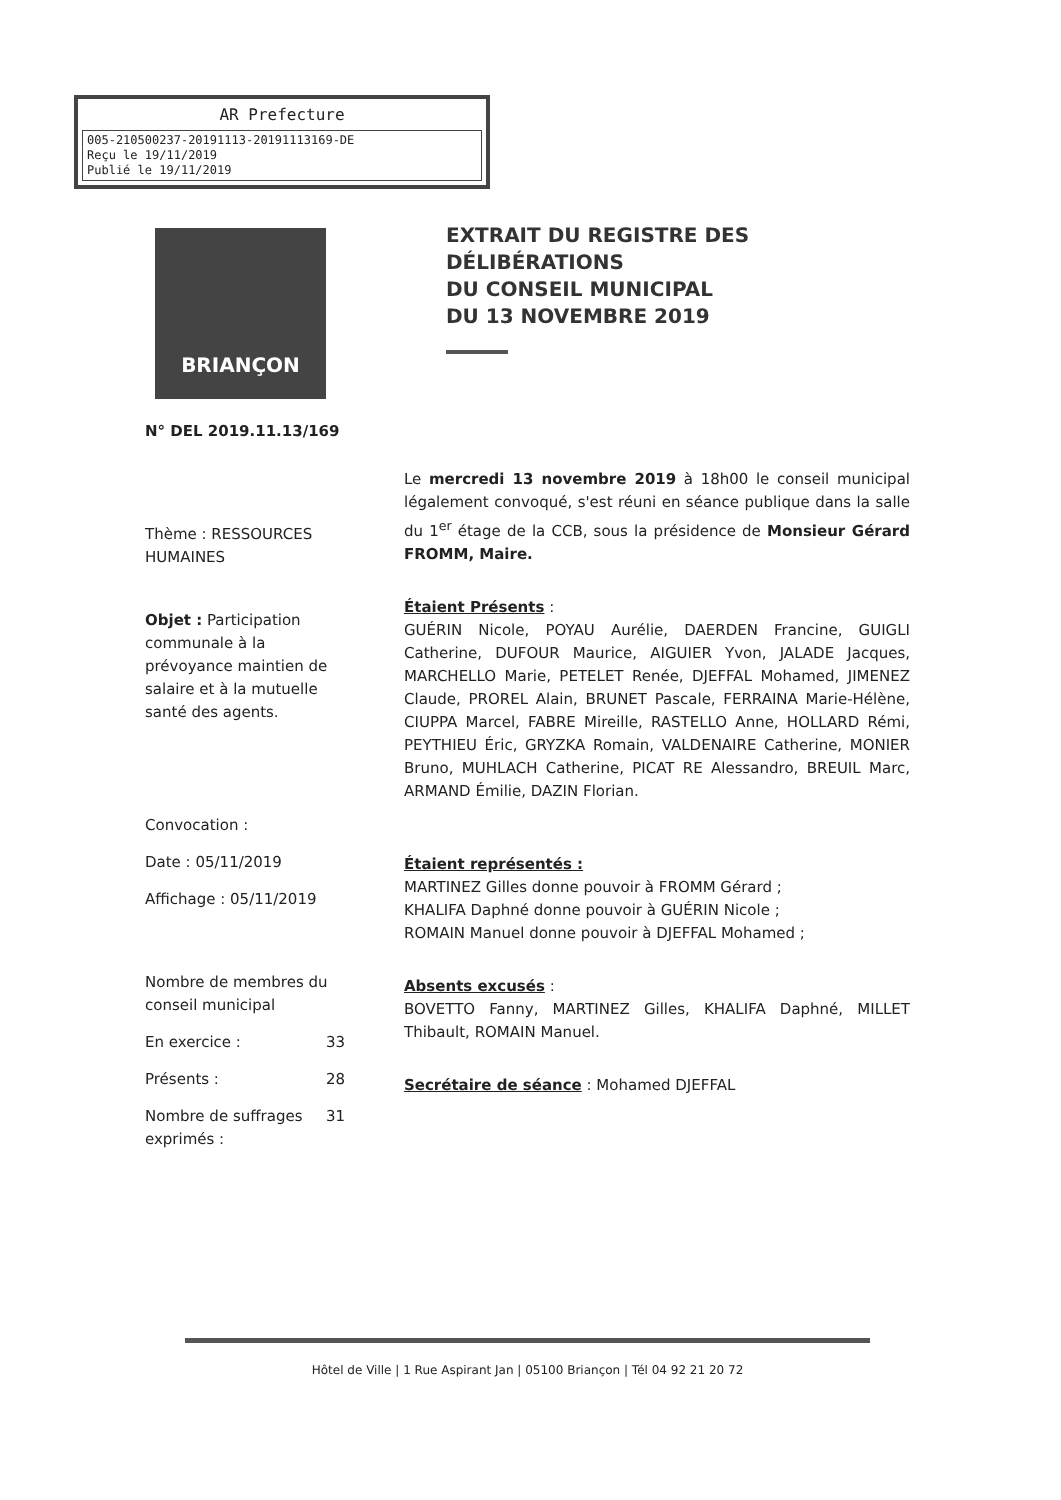AR Prefecture
005-210500237-20191113-20191113169-DE
Reçu le 19/11/2019
Publié le 19/11/2019
BRIANÇON
EXTRAIT DU REGISTRE DES
DÉLIBÉRATIONS
DU CONSEIL MUNICIPAL
DU 13 NOVEMBRE 2019
N° DEL 2019.11.13/169
Thème : RESSOURCES HUMAINES
Objet : Participation communale à la prévoyance maintien de salaire et à la mutuelle santé des agents.
Convocation :
Date : 05/11/2019
Affichage : 05/11/2019
Nombre de membres du conseil municipal
En exercice : 33
Présents : 28
Nombre de suffrages exprimés : 31
Le mercredi 13 novembre 2019 à 18h00 le conseil municipal légalement convoqué, s'est réuni en séance publique dans la salle du 1<sup>er</sup> étage de la CCB, sous la présidence de Monsieur Gérard FROMM, Maire.
Étaient Présents :
GUÉRIN Nicole, POYAU Aurélie, DAERDEN Francine, GUIGLI Catherine, DUFOUR Maurice, AIGUIER Yvon, JALADE Jacques, MARCHELLO Marie, PETELET Renée, DJEFFAL Mohamed, JIMENEZ Claude, PROREL Alain, BRUNET Pascale, FERRAINA Marie-Hélène, CIUPPA Marcel, FABRE Mireille, RASTELLO Anne, HOLLARD Rémi, PEYTHIEU Éric, GRYZKA Romain, VALDENAIRE Catherine, MONIER Bruno, MUHLACH Catherine, PICAT RE Alessandro, BREUIL Marc, ARMAND Émilie, DAZIN Florian.
Étaient représentés :
MARTINEZ Gilles donne pouvoir à FROMM Gérard ;
KHALIFA Daphné donne pouvoir à GUÉRIN Nicole ;
ROMAIN Manuel donne pouvoir à DJEFFAL Mohamed ;
Absents excusés :
BOVETTO Fanny, MARTINEZ Gilles, KHALIFA Daphné, MILLET Thibault, ROMAIN Manuel.
Secrétaire de séance : Mohamed DJEFFAL
Hôtel de Ville | 1 Rue Aspirant Jan | 05100 Briançon | Tél 04 92 21 20 72